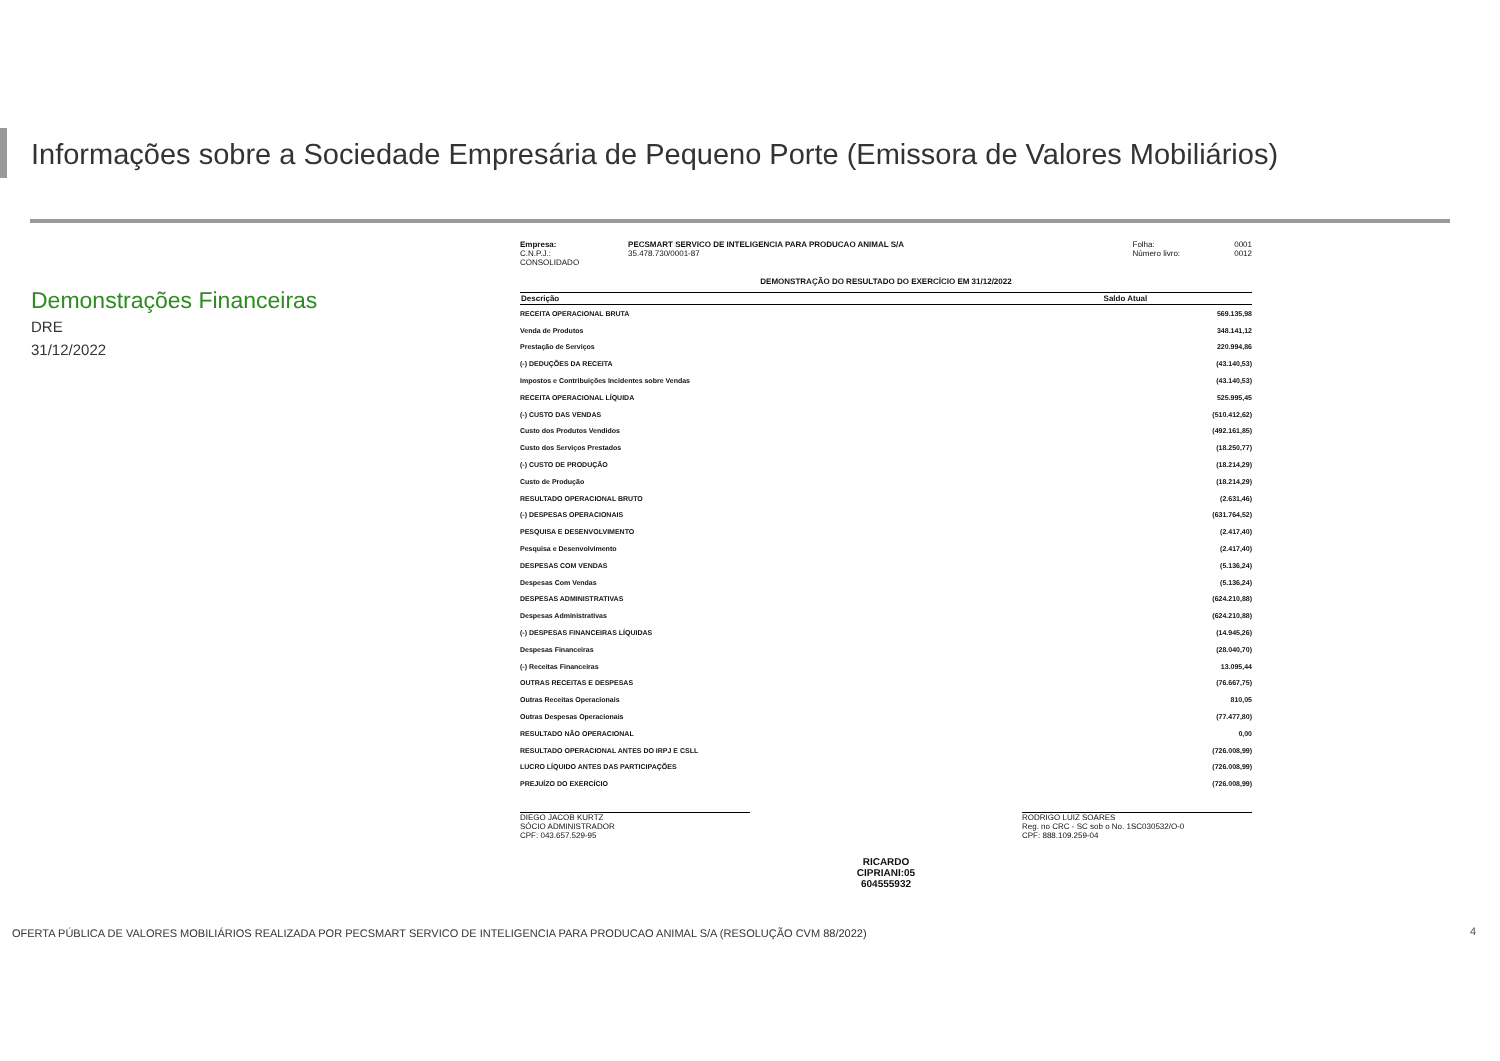Informações sobre a Sociedade Empresária de Pequeno Porte (Emissora de Valores Mobiliários)
Demonstrações Financeiras
DRE
31/12/2022
| Empresa: | PECSMART SERVICO DE INTELIGENCIA PARA PRODUCAO ANIMAL S/A | Folha: | 0001 |
| C.N.P.J.: | 35.478.730/0001-87 | Número livro: | 0012 |
| CONSOLIDADO | | | |
DEMONSTRAÇÃO DO RESULTADO DO EXERCÍCIO EM 31/12/2022
| Descrição | Saldo Atual |
| --- | --- |
| RECEITA OPERACIONAL BRUTA | 569.135,98 |
| Venda de Produtos | 348.141,12 |
| Prestação de Serviços | 220.994,86 |
| (-) DEDUÇÕES DA RECEITA | (43.140,53) |
| Impostos e Contribuições Incidentes sobre Vendas | (43.140,53) |
| RECEITA OPERACIONAL LÍQUIDA | 525.995,45 |
| (-) CUSTO DAS VENDAS | (510.412,62) |
| Custo dos Produtos Vendidos | (492.161,85) |
| Custo dos Serviços Prestados | (18.250,77) |
| (-) CUSTO DE PRODUÇÃO | (18.214,29) |
| Custo de Produção | (18.214,29) |
| RESULTADO OPERACIONAL BRUTO | (2.631,46) |
| (-) DESPESAS OPERACIONAIS | (631.764,52) |
| PESQUISA E DESENVOLVIMENTO | (2.417,40) |
| Pesquisa e Desenvolvimento | (2.417,40) |
| DESPESAS COM VENDAS | (5.136,24) |
| Despesas Com Vendas | (5.136,24) |
| DESPESAS ADMINISTRATIVAS | (624.210,88) |
| Despesas Administrativas | (624.210,88) |
| (-) DESPESAS FINANCEIRAS LÍQUIDAS | (14.945,26) |
| Despesas Financeiras | (28.040,70) |
| (-) Receitas Financeiras | 13.095,44 |
| OUTRAS RECEITAS E DESPESAS | (76.667,75) |
| Outras Receitas Operacionais | 810,05 |
| Outras Despesas Operacionais | (77.477,80) |
| RESULTADO NÃO OPERACIONAL | 0,00 |
| RESULTADO OPERACIONAL ANTES DO IRPJ E CSLL | (726.008,99) |
| LUCRO LÍQUIDO ANTES DAS PARTICIPAÇÕES | (726.008,99) |
| PREJUÍZO DO EXERCÍCIO | (726.008,99) |
DIEGO JACOB KURTZ
SÓCIO ADMINISTRADOR
CPF: 043.657.529-95
RODRIGO LUIZ SOARES
Reg. no CRC - SC sob o No. 1SC030532/O-0
CPF: 888.109.259-04
RICARDO
CIPRIANI:05
604555932
OFERTA PÚBLICA DE VALORES MOBILIÁRIOS REALIZADA POR PECSMART SERVICO DE INTELIGENCIA PARA PRODUCAO ANIMAL S/A (RESOLUÇÃO CVM 88/2022)
4